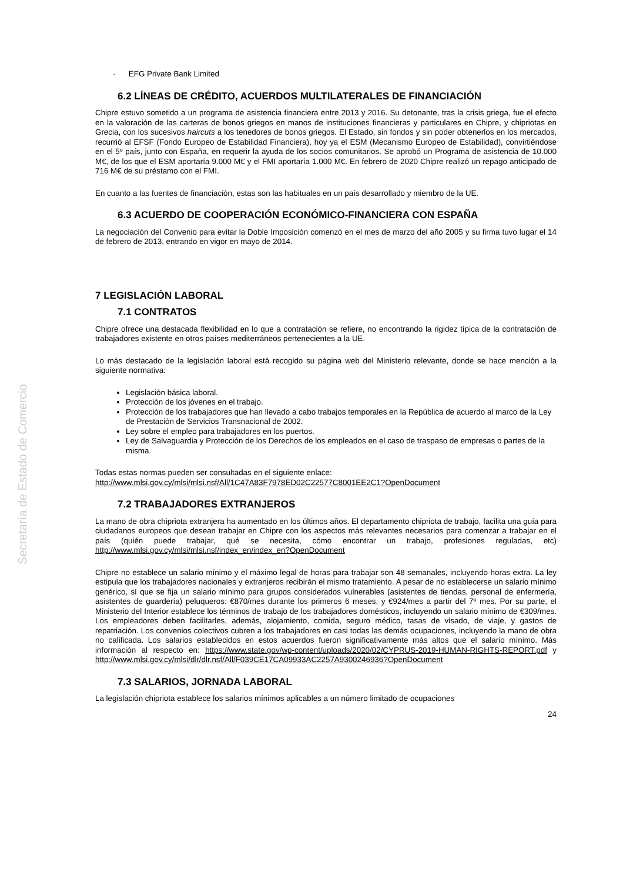Secretaría de Estado de Comercio
· EFG Private Bank Limited
6.2 LÍNEAS DE CRÉDITO, ACUERDOS MULTILATERALES DE FINANCIACIÓN
Chipre estuvo sometido a un programa de asistencia financiera entre 2013 y 2016. Su detonante, tras la crisis griega, fue el efecto en la valoración de las carteras de bonos griegos en manos de instituciones financieras y particulares en Chipre, y chipriotas en Grecia, con los sucesivos haircuts a los tenedores de bonos griegos. El Estado, sin fondos y sin poder obtenerlos en los mercados, recurrió al EFSF (Fondo Europeo de Estabilidad Financiera), hoy ya el ESM (Mecanismo Europeo de Estabilidad), convirtiéndose en el 5º país, junto con España, en requerir la ayuda de los socios comunitarios. Se aprobó un Programa de asistencia de 10.000 M€, de los que el ESM aportaría 9.000 M€ y el FMI aportaría 1.000 M€. En febrero de 2020 Chipre realizó un repago anticipado de 716 M€ de su préstamo con el FMI.
En cuanto a las fuentes de financiación, estas son las habituales en un país desarrollado y miembro de la UE.
6.3 ACUERDO DE COOPERACIÓN ECONÓMICO-FINANCIERA CON ESPAÑA
La negociación del Convenio para evitar la Doble Imposición comenzó en el mes de marzo del año 2005 y su firma tuvo lugar el 14 de febrero de 2013, entrando en vigor en mayo de 2014.
7 LEGISLACIÓN LABORAL
7.1 CONTRATOS
Chipre ofrece una destacada flexibilidad en lo que a contratación se refiere, no encontrando la rigidez típica de la contratación de trabajadores existente en otros países mediterráneos pertenecientes a la UE.
Lo más destacado de la legislación laboral está recogido su página web del Ministerio relevante, donde se hace mención a la siguiente normativa:
Legislación básica laboral.
Protección de los jóvenes en el trabajo.
Protección de los trabajadores que han llevado a cabo trabajos temporales en la República de acuerdo al marco de la Ley de Prestación de Servicios Transnacional de 2002.
Ley sobre el empleo para trabajadores en los puertos.
Ley de Salvaguardia y Protección de los Derechos de los empleados en el caso de traspaso de empresas o partes de la misma.
Todas estas normas pueden ser consultadas en el siguiente enlace:
http://www.mlsi.gov.cy/mlsi/mlsi.nsf/All/1C47A83F7978ED02C22577C8001EE2C1?OpenDocument
7.2 TRABAJADORES EXTRANJEROS
La mano de obra chipriota extranjera ha aumentado en los últimos años. El departamento chipriota de trabajo, facilita una guía para ciudadanos europeos que desean trabajar en Chipre con los aspectos más relevantes necesarios para comenzar a trabajar en el país (quién puede trabajar, qué se necesita, cómo encontrar un trabajo, profesiones reguladas, etc) http://www.mlsi.gov.cy/mlsi/mlsi.nsf/index_en/index_en?OpenDocument
Chipre no establece un salario mínimo y el máximo legal de horas para trabajar son 48 semanales, incluyendo horas extra. La ley estipula que los trabajadores nacionales y extranjeros recibirán el mismo tratamiento. A pesar de no establecerse un salario mínimo genérico, sí que se fija un salario mínimo para grupos considerados vulnerables (asistentes de tiendas, personal de enfermería, asistentes de guardería) peluqueros: €870/mes durante los primeros 6 meses, y €924/mes a partir del 7º mes. Por su parte, el Ministerio del Interior establece los términos de trabajo de los trabajadores domésticos, incluyendo un salario mínimo de €309/mes. Los empleadores deben facilitarles, además, alojamiento, comida, seguro médico, tasas de visado, de viaje, y gastos de repatriación. Los convenios colectivos cubren a los trabajadores en casi todas las demás ocupaciones, incluyendo la mano de obra no calificada. Los salarios establecidos en estos acuerdos fueron significativamente más altos que el salario mínimo. Más información al respecto en: https://www.state.gov/wp-content/uploads/2020/02/CYPRUS-2019-HUMAN-RIGHTS-REPORT.pdf y http://www.mlsi.gov.cy/mlsi/dlr/dlr.nsf/All/F039CE17CA09933AC2257A9300246936?OpenDocument
7.3 SALARIOS, JORNADA LABORAL
La legislación chipriota establece los salarios mínimos aplicables a un número limitado de ocupaciones
24